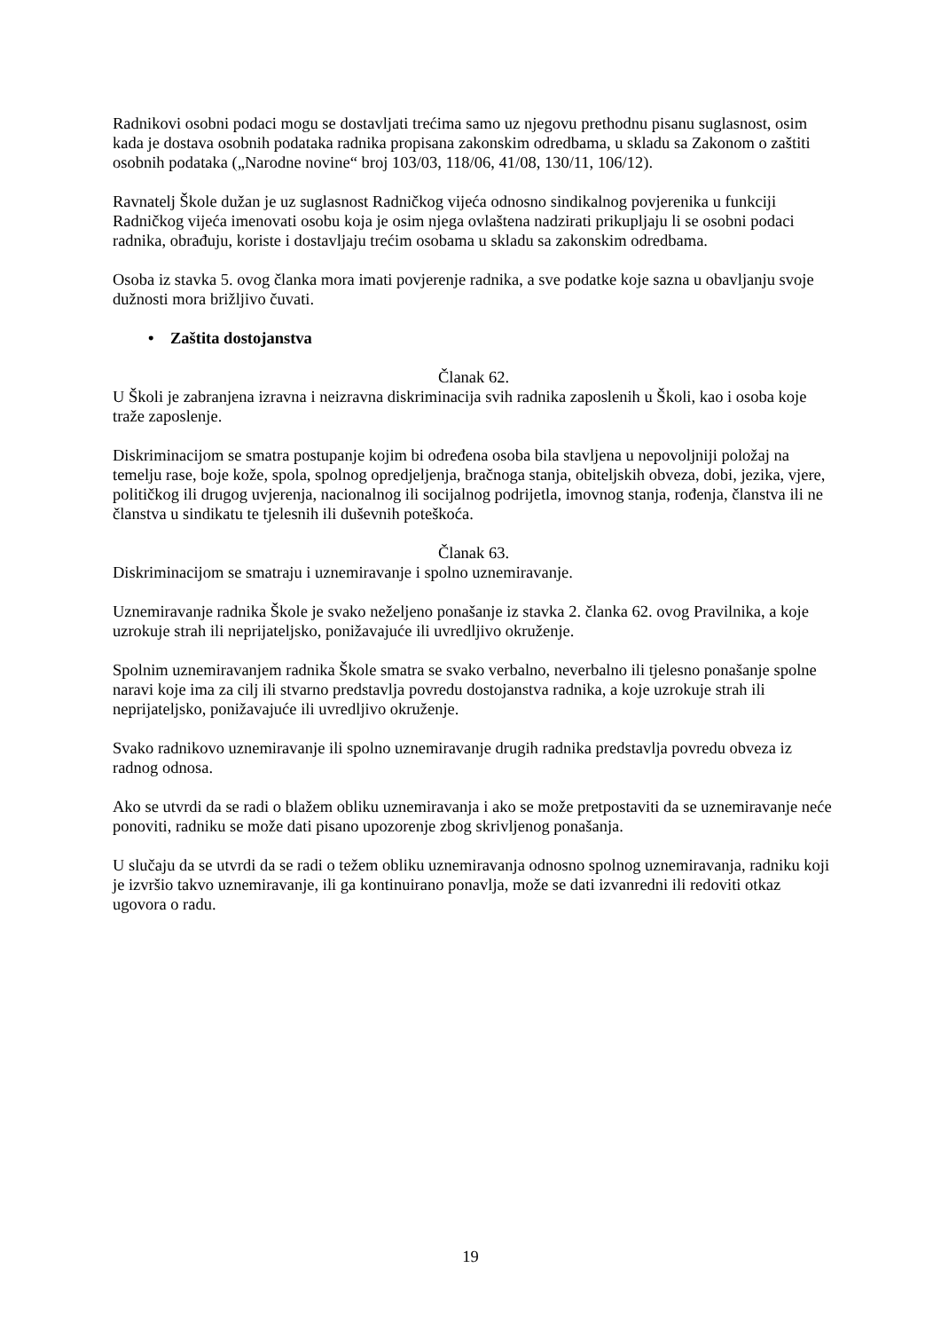Radnikovi osobni podaci mogu se dostavljati trećima samo uz njegovu prethodnu pisanu suglasnost, osim kada je dostava osobnih podataka radnika propisana zakonskim odredbama, u skladu sa Zakonom o zaštiti osobnih podataka („Narodne novine“ broj 103/03, 118/06, 41/08, 130/11, 106/12).
Ravnatelj Škole dužan je uz suglasnost Radničkog vijeća odnosno sindikalnog povjerenika u funkciji Radničkog vijeća imenovati osobu koja je osim njega ovlaštena nadzirati prikupljaju li se osobni podaci radnika, obrađuju, koriste i dostavljaju trećim osobama u skladu sa zakonskim odredbama.
Osoba iz stavka 5. ovog članka mora imati povjerenje radnika, a sve podatke koje sazna u obavljanju svoje dužnosti mora brižljivo čuvati.
• Zaštita dostojanstva
Članak 62.
U Školi je zabranjena izravna i neizravna diskriminacija svih radnika zaposlenih u Školi, kao i osoba koje traže zaposlenje.
Diskriminacijom se smatra postupanje kojim bi određena osoba bila stavljena u nepovoljniji položaj na temelju rase, boje kože, spola, spolnog opredjeljenja, bračnoga stanja, obiteljskih obveza, dobi, jezika, vjere, političkog ili drugog uvjerenja, nacionalnog ili socijalnog podrijetla, imovnog stanja, rođenja, članstva ili ne članstva u sindikatu te tjelesnih ili duševnih poteškoća.
Članak 63.
Diskriminacijom se smatraju i uznemiravanje i spolno uznemiravanje.
Uznemiravanje radnika Škole je svako neželjeno ponašanje iz stavka 2. članka 62. ovog Pravilnika, a koje uzrokuje strah ili neprijateljsko, ponižavajuće ili uvredljivo okruženje.
Spolnim uznemiravanjem radnika Škole smatra se svako verbalno, neverbalno ili tjelesno ponašanje spolne naravi koje ima za cilj ili stvarno predstavlja povredu dostojanstva radnika, a koje uzrokuje strah ili neprijateljsko, ponižavajuće ili uvredljivo okruženje.
Svako radnikovo uznemiravanje ili spolno uznemiravanje drugih radnika predstavlja povredu obveza iz radnog odnosa.
Ako se utvrdi da se radi o blažem obliku uznemiravanja i ako se može pretpostaviti da se uznemiravanje neće ponoviti, radniku se može dati pisano upozorenje zbog skrivljenog ponašanja.
U slučaju da se utvrdi da se radi o težem obliku uznemiravanja odnosno spolnog uznemiravanja, radniku koji je izvršio takvo uznemiravanje, ili ga kontinuirano ponavlja, može se dati izvanredni ili redoviti otkaz ugovora o radu.
19